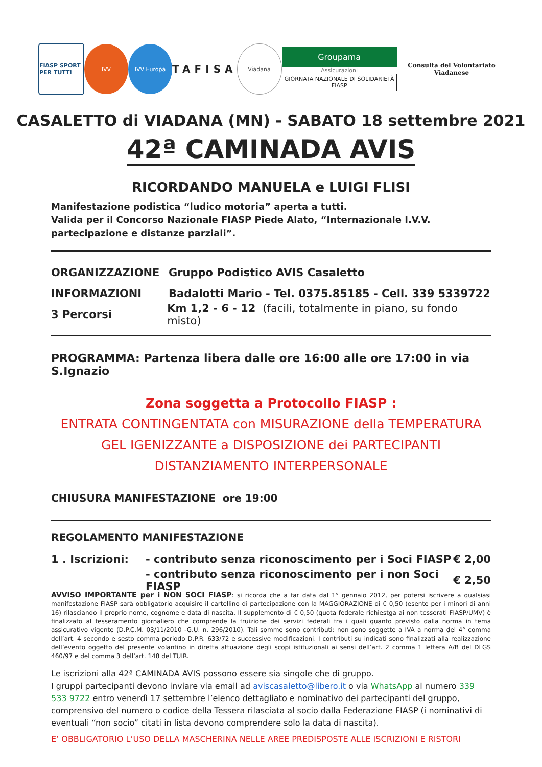FIASP SPORT PER TUTTI
IVV IVV Europa
TAFISA
Viadana
Groupama
Assicurazioni
GIORNATA NAZIONALE DI SOLIDARIETÀ FIASP
Consulta del Volontariato Viadanese
CASALETTO di VIADANA (MN) - SABATO 18 settembre 2021
42ª CAMINADA AVIS
RICORDANDO MANUELA e LUIGI FLISI
Manifestazione podistica “ludico motoria” aperta a tutti.
Valida per il Concorso Nazionale FIASP Piede Alato, “Internazionale I.V.V. partecipazione e distanze parziali”.
ORGANIZZAZIONE Gruppo Podistico AVIS Casaletto
INFORMAZIONI Badalotti Mario - Tel. 0375.85185 - Cell. 339 5339722
3 Percorsi Km 1,2 - 6 - 12 (facili, totalmente in piano, su fondo misto)
PROGRAMMA: Partenza libera dalle ore 16:00 alle ore 17:00 in via S.Ignazio
Zona soggetta a Protocollo FIASP :
ENTRATA CONTINGENTATA con MISURAZIONE della TEMPERATURA
GEL IGENIZZANTE a DISPOSIZIONE dei PARTECIPANTI
DISTANZIAMENTO INTERPERSONALE
CHIUSURA MANIFESTAZIONE ore 19:00
REGOLAMENTO MANIFESTAZIONE
1 . Iscrizioni: - contributo senza riconoscimento per i Soci FIASP € 2,00
- contributo senza riconoscimento per i non Soci FIASP € 2,50
AVVISO IMPORTANTE per i NON SOCI FIASP: si ricorda che a far data dal 1° gennaio 2012, per potersi iscrivere a qualsiasi manifestazione FIASP sarà obbligatorio acquisire il cartellino di partecipazione con la MAGGIORAZIONE di € 0,50 (esente per i minori di anni 16) rilasciando il proprio nome, cognome e data di nascita. Il supplemento di € 0,50 (quota federale richiestga ai non tesserati FIASP/UMV) è finalizzato al tesseramento giornaliero che comprende la fruizione dei servizi federali fra i quali quanto previsto dalla norma in tema assicurativo vigente (D.P.C.M. 03/11/2010 -G.U. n. 296/2010). Tali somme sono contributi: non sono soggette a IVA a norma del 4° comma dell’art. 4 secondo e sesto comma periodo D.P.R. 633/72 e successive modificazioni. I contributi su indicati sono finalizzati alla realizzazione dell’evento oggetto del presente volantino in diretta attuazione degli scopi istituzionali ai sensi dell’art. 2 comma 1 lettera A/B del DLGS 460/97 e del comma 3 dell’art. 148 del TUIR.
Le iscrizioni alla 42ª CAMINADA AVIS possono essere sia singole che di gruppo.
I gruppi partecipanti devono inviare via email ad aviscasaletto@libero.it o via WhatsApp al numero 339 533 9722 entro venerdì 17 settembre l’elenco dettagliato e nominativo dei partecipanti del gruppo, comprensivo del numero o codice della Tessera rilasciata al socio dalla Federazione FIASP (i nominativi di eventuali “non socio” citati in lista devono comprendere solo la data di nascita).
E’ OBBLIGATORIO L’USO DELLA MASCHERINA NELLE AREE PREDISPOSTE ALLE ISCRIZIONI E RISTORI